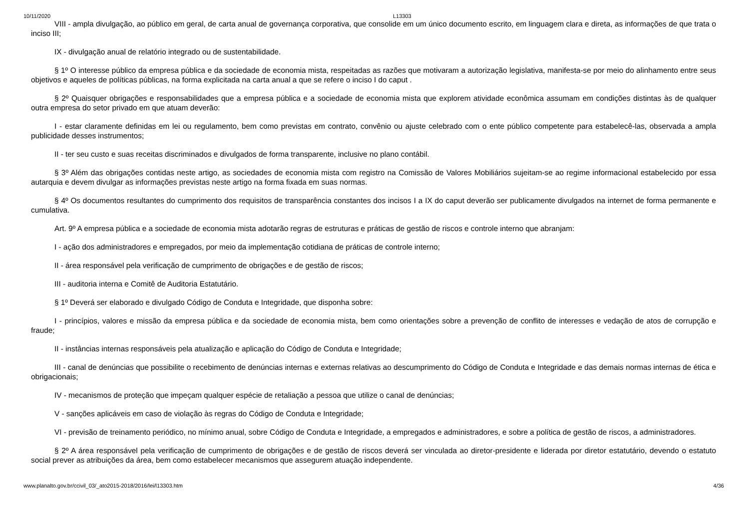10/11/2020 L13303
VIII - ampla divulgação, ao público em geral, de carta anual de governança corporativa, que consolide em um único documento escrito, em linguagem clara e direta, as informações de que trata o inciso III;
IX - divulgação anual de relatório integrado ou de sustentabilidade.
§ 1º O interesse público da empresa pública e da sociedade de economia mista, respeitadas as razões que motivaram a autorização legislativa, manifesta-se por meio do alinhamento entre seus objetivos e aqueles de políticas públicas, na forma explicitada na carta anual a que se refere o inciso I do caput .
§ 2º Quaisquer obrigações e responsabilidades que a empresa pública e a sociedade de economia mista que explorem atividade econômica assumam em condições distintas às de qualquer outra empresa do setor privado em que atuam deverão:
I - estar claramente definidas em lei ou regulamento, bem como previstas em contrato, convênio ou ajuste celebrado com o ente público competente para estabelecê-las, observada a ampla publicidade desses instrumentos;
II - ter seu custo e suas receitas discriminados e divulgados de forma transparente, inclusive no plano contábil.
§ 3º Além das obrigações contidas neste artigo, as sociedades de economia mista com registro na Comissão de Valores Mobiliários sujeitam-se ao regime informacional estabelecido por essa autarquia e devem divulgar as informações previstas neste artigo na forma fixada em suas normas.
§ 4º Os documentos resultantes do cumprimento dos requisitos de transparência constantes dos incisos I a IX do caput deverão ser publicamente divulgados na internet de forma permanente e cumulativa.
Art. 9º A empresa pública e a sociedade de economia mista adotarão regras de estruturas e práticas de gestão de riscos e controle interno que abranjam:
I - ação dos administradores e empregados, por meio da implementação cotidiana de práticas de controle interno;
II - área responsável pela verificação de cumprimento de obrigações e de gestão de riscos;
III - auditoria interna e Comitê de Auditoria Estatutário.
§ 1º Deverá ser elaborado e divulgado Código de Conduta e Integridade, que disponha sobre:
I - princípios, valores e missão da empresa pública e da sociedade de economia mista, bem como orientações sobre a prevenção de conflito de interesses e vedação de atos de corrupção e fraude;
II - instâncias internas responsáveis pela atualização e aplicação do Código de Conduta e Integridade;
III - canal de denúncias que possibilite o recebimento de denúncias internas e externas relativas ao descumprimento do Código de Conduta e Integridade e das demais normas internas de ética e obrigacionais;
IV - mecanismos de proteção que impeçam qualquer espécie de retaliação a pessoa que utilize o canal de denúncias;
V - sanções aplicáveis em caso de violação às regras do Código de Conduta e Integridade;
VI - previsão de treinamento periódico, no mínimo anual, sobre Código de Conduta e Integridade, a empregados e administradores, e sobre a política de gestão de riscos, a administradores.
§ 2º A área responsável pela verificação de cumprimento de obrigações e de gestão de riscos deverá ser vinculada ao diretor-presidente e liderada por diretor estatutário, devendo o estatuto social prever as atribuições da área, bem como estabelecer mecanismos que assegurem atuação independente.
www.planalto.gov.br/ccivil_03/_ato2015-2018/2016/lei/l13303.htm 4/36